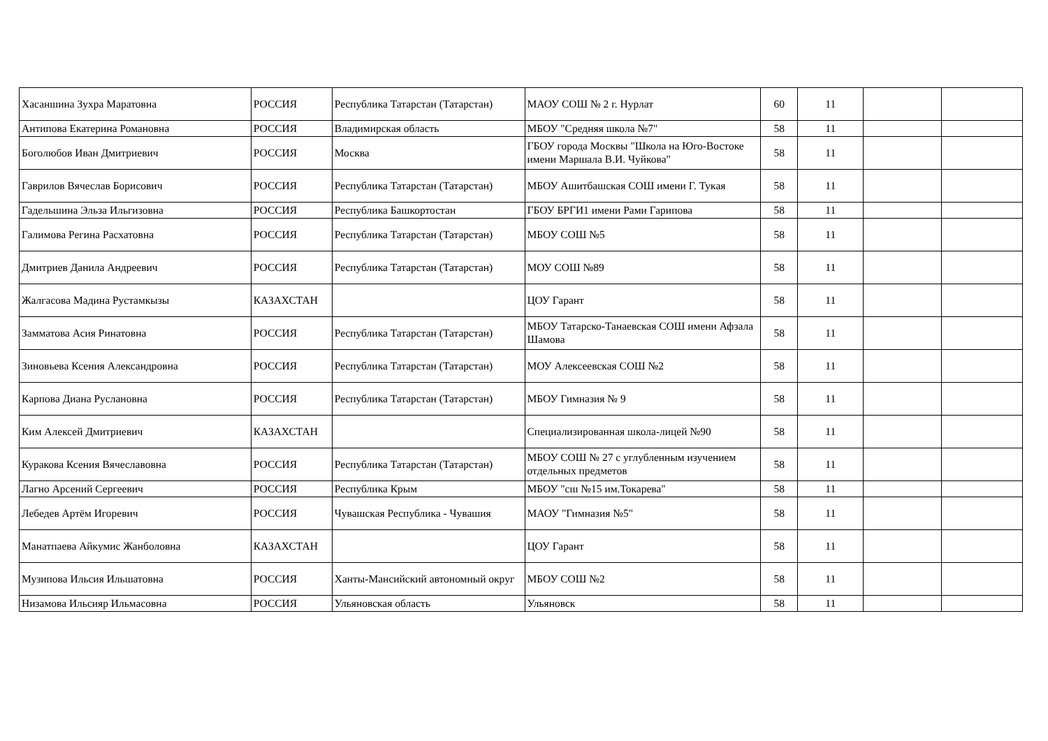| Хасаншина Зухра Маратовна | РОССИЯ | Республика Татарстан (Татарстан) | МАОУ СОШ № 2 г. Нурлат | 60 | 11 | | |
| Антипова Екатерина Романовна | РОССИЯ | Владимирская область | МБОУ "Средняя школа №7" | 58 | 11 | | |
| Боголюбов Иван Дмитриевич | РОССИЯ | Москва | ГБОУ города Москвы "Школа на Юго-Востоке имени Маршала В.И. Чуйкова" | 58 | 11 | | |
| Гаврилов Вячеслав Борисович | РОССИЯ | Республика Татарстан (Татарстан) | МБОУ Ашитбашская СОШ имени Г. Тукая | 58 | 11 | | |
| Гадельшина Эльза Ильгизовна | РОССИЯ | Республика Башкортостан | ГБОУ БРГИ1 имени Рами Гарипова | 58 | 11 | | |
| Галимова Регина Расхатовна | РОССИЯ | Республика Татарстан (Татарстан) | МБОУ СОШ №5 | 58 | 11 | | |
| Дмитриев Данила Андреевич | РОССИЯ | Республика Татарстан (Татарстан) | МОУ СОШ №89 | 58 | 11 | | |
| Жалгасова Мадина Рустамкызы | КАЗАХСТАН | | ЦОУ Гарант | 58 | 11 | | |
| Замматова Асия Ринатовна | РОССИЯ | Республика Татарстан (Татарстан) | МБОУ Татарско-Танаевская СОШ имени Афзала Шамова | 58 | 11 | | |
| Зиновьева Ксения Александровна | РОССИЯ | Республика Татарстан (Татарстан) | МОУ Алексеевская СОШ №2 | 58 | 11 | | |
| Карпова Диана Руслановна | РОССИЯ | Республика Татарстан (Татарстан) | МБОУ Гимназия № 9 | 58 | 11 | | |
| Ким Алексей Дмитриевич | КАЗАХСТАН | | Специализированная школа-лицей №90 | 58 | 11 | | |
| Куракова Ксения Вячеславовна | РОССИЯ | Республика Татарстан (Татарстан) | МБОУ СОШ № 27 с углубленным изучением отдельных предметов | 58 | 11 | | |
| Лагно Арсений Сергеевич | РОССИЯ | Республика Крым | МБОУ "сш №15 им.Токарева" | 58 | 11 | | |
| Лебедев Артём Игоревич | РОССИЯ | Чувашская Республика - Чувашия | МАОУ "Гимназия №5" | 58 | 11 | | |
| Манатпаева Айкумис Жанболовна | КАЗАХСТАН | | ЦОУ Гарант | 58 | 11 | | |
| Музипова Ильсия Ильшатовна | РОССИЯ | Ханты-Мансийский автономный округ | МБОУ СОШ №2 | 58 | 11 | | |
| Низамова Ильсияр Ильмасовна | РОССИЯ | Ульяновская область | Ульяновск | 58 | 11 | | |